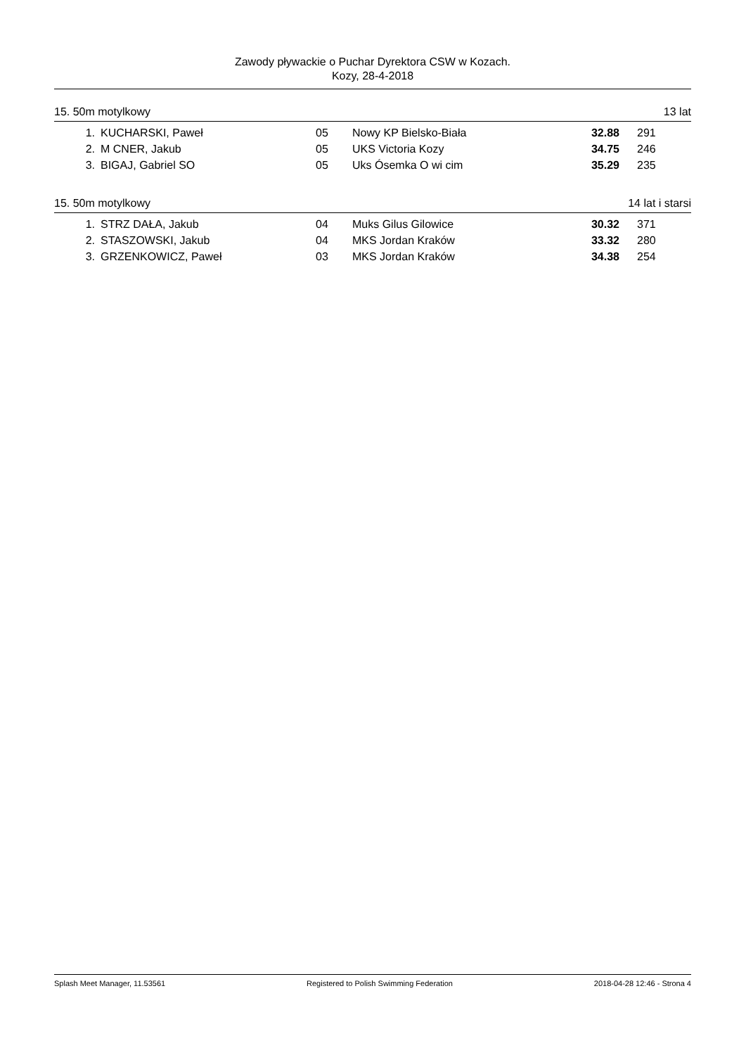Zawody pływackie o Puchar Dyrektora CSW w Kozach.
Kozy, 28-4-2018
15. 50m motylkowy 13 lat
| 1. | KUCHARSKI, Paweł | 05 | Nowy KP Bielsko-Biała | 32.88 | 291 |
| 2. | M CNER, Jakub | 05 | UKS Victoria Kozy | 34.75 | 246 |
| 3. | BIGAJ, Gabriel SO | 05 | Uks Ósemka O wi cim | 35.29 | 235 |
15. 50m motylkowy 14 lat i starsi
| 1. | STRZ DAŁA, Jakub | 04 | Muks Gilus Gilowice | 30.32 | 371 |
| 2. | STASZOWSKI, Jakub | 04 | MKS Jordan Kraków | 33.32 | 280 |
| 3. | GRZENKOWICZ, Paweł | 03 | MKS Jordan Kraków | 34.38 | 254 |
Splash Meet Manager, 11.53561 Registered to Polish Swimming Federation 2018-04-28 12:46 - Strona 4